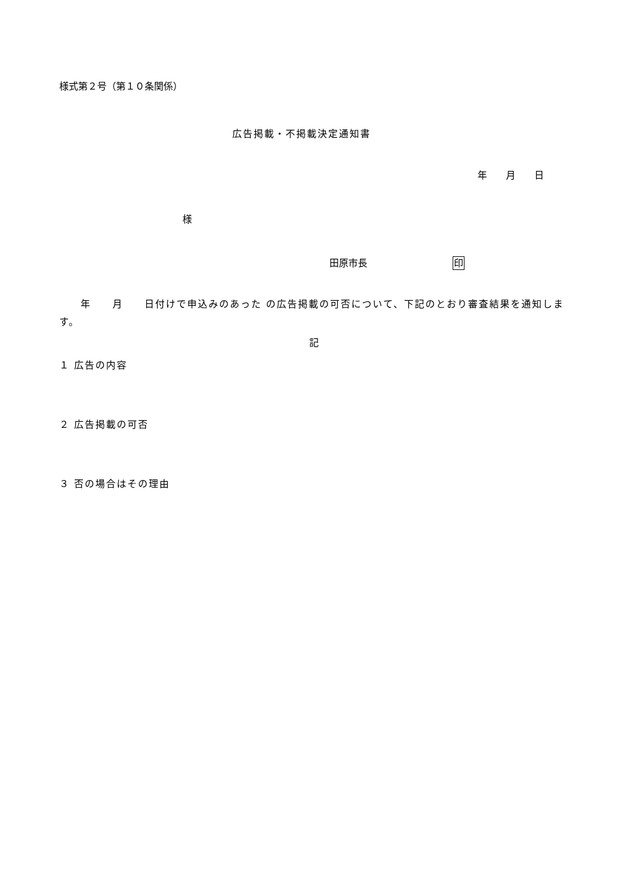様式第２号（第１０条関係）
広告掲載・不掲載決定通知書
年　　月　　日
様
田原市長　　　　　　　　　印
　　年　　月　　日付けで申込みのあった の広告掲載の可否について、下記のとおり審査結果を通知します。
記
１ 広告の内容
２ 広告掲載の可否
３ 否の場合はその理由